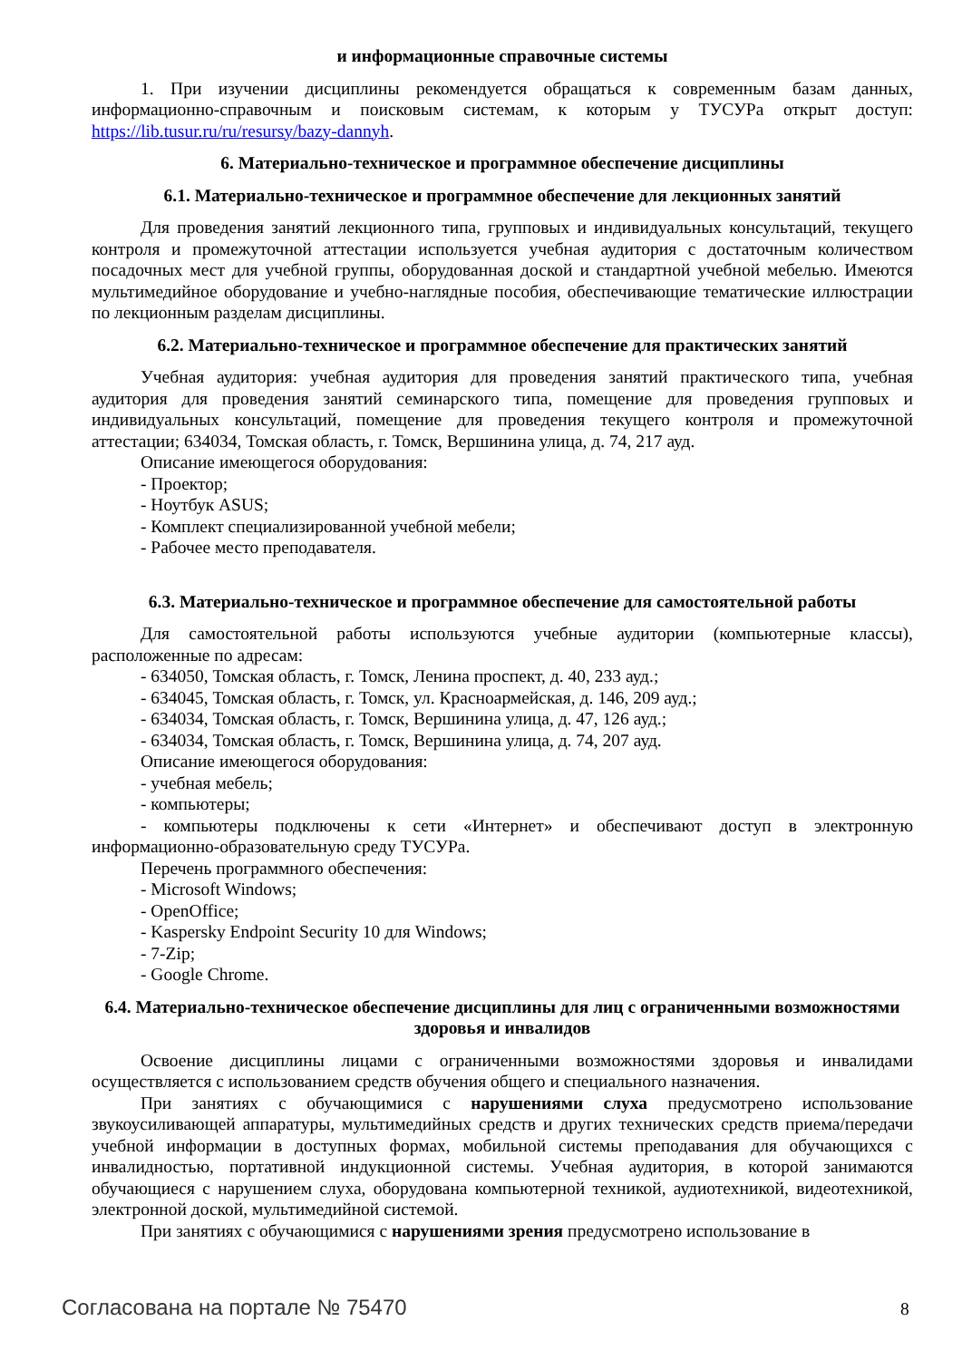и информационные справочные системы
1. При изучении дисциплины рекомендуется обращаться к современным базам данных, информационно-справочным и поисковым системам, к которым у ТУСУРа открыт доступ: https://lib.tusur.ru/ru/resursy/bazy-dannyh.
6. Материально-техническое и программное обеспечение дисциплины
6.1. Материально-техническое и программное обеспечение для лекционных занятий
Для проведения занятий лекционного типа, групповых и индивидуальных консультаций, текущего контроля и промежуточной аттестации используется учебная аудитория с достаточным количеством посадочных мест для учебной группы, оборудованная доской и стандартной учебной мебелью. Имеются мультимедийное оборудование и учебно-наглядные пособия, обеспечивающие тематические иллюстрации по лекционным разделам дисциплины.
6.2. Материально-техническое и программное обеспечение для практических занятий
Учебная аудитория: учебная аудитория для проведения занятий практического типа, учебная аудитория для проведения занятий семинарского типа, помещение для проведения групповых и индивидуальных консультаций, помещение для проведения текущего контроля и промежуточной аттестации; 634034, Томская область, г. Томск, Вершинина улица, д. 74, 217 ауд.
Описание имеющегося оборудования:
- Проектор;
- Ноутбук ASUS;
- Комплект специализированной учебной мебели;
- Рабочее место преподавателя.
6.3. Материально-техническое и программное обеспечение для самостоятельной работы
Для самостоятельной работы используются учебные аудитории (компьютерные классы), расположенные по адресам:
- 634050, Томская область, г. Томск, Ленина проспект, д. 40, 233 ауд.;
- 634045, Томская область, г. Томск, ул. Красноармейская, д. 146, 209 ауд.;
- 634034, Томская область, г. Томск, Вершинина улица, д. 47, 126 ауд.;
- 634034, Томская область, г. Томск, Вершинина улица, д. 74, 207 ауд.
Описание имеющегося оборудования:
- учебная мебель;
- компьютеры;
- компьютеры подключены к сети «Интернет» и обеспечивают доступ в электронную информационно-образовательную среду ТУСУРа.
Перечень программного обеспечения:
- Microsoft Windows;
- OpenOffice;
- Kaspersky Endpoint Security 10 для Windows;
- 7-Zip;
- Google Chrome.
6.4. Материально-техническое обеспечение дисциплины для лиц с ограниченными возможностями здоровья и инвалидов
Освоение дисциплины лицами с ограниченными возможностями здоровья и инвалидами осуществляется с использованием средств обучения общего и специального назначения.
При занятиях с обучающимися с нарушениями слуха предусмотрено использование звукоусиливающей аппаратуры, мультимедийных средств и других технических средств приема/передачи учебной информации в доступных формах, мобильной системы преподавания для обучающихся с инвалидностью, портативной индукционной системы. Учебная аудитория, в которой занимаются обучающиеся с нарушением слуха, оборудована компьютерной техникой, аудиотехникой, видеотехникой, электронной доской, мультимедийной системой.
При занятиях с обучающимися с нарушениями зрения предусмотрено использование в
Согласована на портале № 75470 8